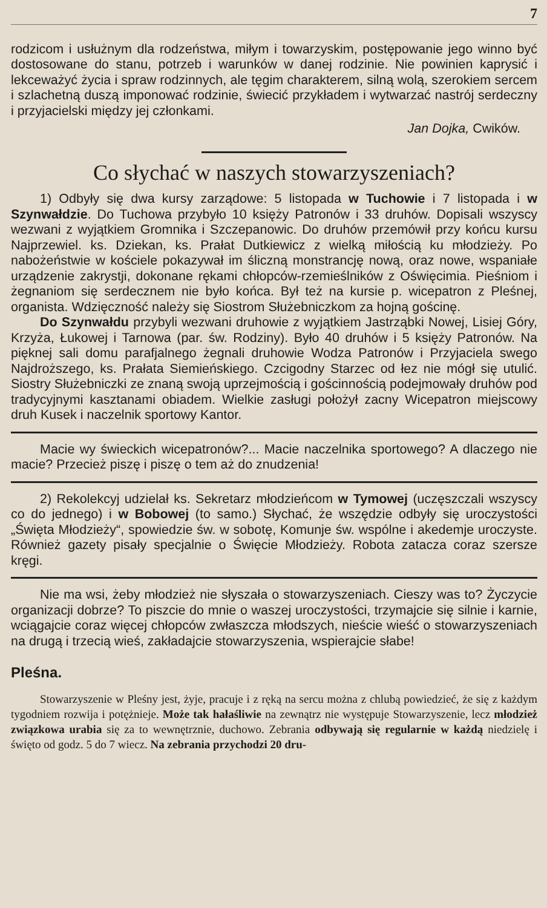7
rodzicom i usłużnym dla rodzeństwa, miłym i towarzyskim, postępowanie jego winno być dostosowane do stanu, potrzeb i warunków w danej rodzinie. Nie powinien kaprysić i lekceważyć życia i spraw rodzinnych, ale tęgim charakterem, silną wolą, szerokiem sercem i szlachetną duszą imponować rodzinie, świecić przykładem i wytwarzać nastrój serdeczny i przyjacielski między jej członkami.
Jan Dojka, Cwików.
Co słychać w naszych stowarzyszeniach?
1) Odbyły się dwa kursy zarządowe: 5 listopada w Tuchowie i 7 listopada i w Szynwałdzie. Do Tuchowa przybyło 10 księży Patronów i 33 druhów. Dopisali wszyscy wezwani z wyjątkiem Gromnika i Szczepanowic. Do druhów przemówił przy końcu kursu Najprzewiel. ks. Dziekan, ks. Prałat Dutkiewicz z wielką miłością ku młodzieży. Po nabożeństwie w kościele pokazywał im śliczną monstrancję nową, oraz nowe, wspaniałe urządzenie zakrystji, dokonane rękami chłopców-rzemieślników z Oświęcimia. Pieśniom i żegnaniom się serdecznem nie było końca. Był też na kursie p. wicepatron z Pleśnej, organista. Wdzięczność należy się Siostrom Służebniczkom za hojną gościnę.
Do Szynwałdu przybyli wezwani druhowie z wyjątkiem Jastrząbki Nowej, Lisiej Góry, Krzyża, Łukowej i Tarnowa (par. św. Rodziny). Było 40 druhów i 5 księży Patronów. Na pięknej sali domu parafjalnego żegnali druhowie Wodza Patronów i Przyjaciela swego Najdroższego, ks. Prałata Siemieńskiego. Czcigodny Starzec od łez nie mógł się utulić. Siostry Służebniczki ze znaną swoją uprzejmością i gościnnością podejmowały druhów pod tradycyjnymi kasztanami obiadem. Wielkie zasługi położył zacny Wicepatron miejscowy druh Kusek i naczelnik sportowy Kantor.
Macie wy świeckich wicepatronów?... Macie naczelnika sportowego? A dlaczego nie macie? Przecież piszę i piszę o tem aż do znudzenia!
2) Rekolekcyj udzielał ks. Sekretarz młodzieńcom w Tymowej (uczęszczali wszyscy co do jednego) i w Bobowej (to samo.) Słychać, że wszędzie odbyły się uroczystości „Święta Młodzieży“, spowiedzie św. w sobotę, Komunje św. wspólne i akedemje uroczyste. Również gazety pisały specjalnie o Święcie Młodzieży. Robota zatacza coraz szersze kręgi.
Nie ma wsi, żeby młodzież nie słyszała o stowarzyszeniach. Cieszy was to? Życzycie organizacji dobrze? To piszcie do mnie o waszej uroczystości, trzymajcie się silnie i karnie, wciągajcie coraz więcej chłopców zwłaszcza młodszych, nieście wieść o stowarzyszeniach na drugą i trzecią wieś, zakładajcie stowarzyszenia, wspierajcie słabe!
Pleśna.
Stowarzyszenie w Pleśny jest, żyje, pracuje i z ręką na sercu można z chlubą powiedzieć, że się z każdym tygodniem rozwija i potężnieje. Może tak hałaśliwie na zewnątrz nie występuje Stowarzyszenie, lecz młodzież związkowa urabia się za to wewnętrznie, duchowo. Zebrania odbywają się regularnie w każdą niedzielę i święto od godz. 5 do 7 wiecz. Na zebrania przychodzi 20 dru-